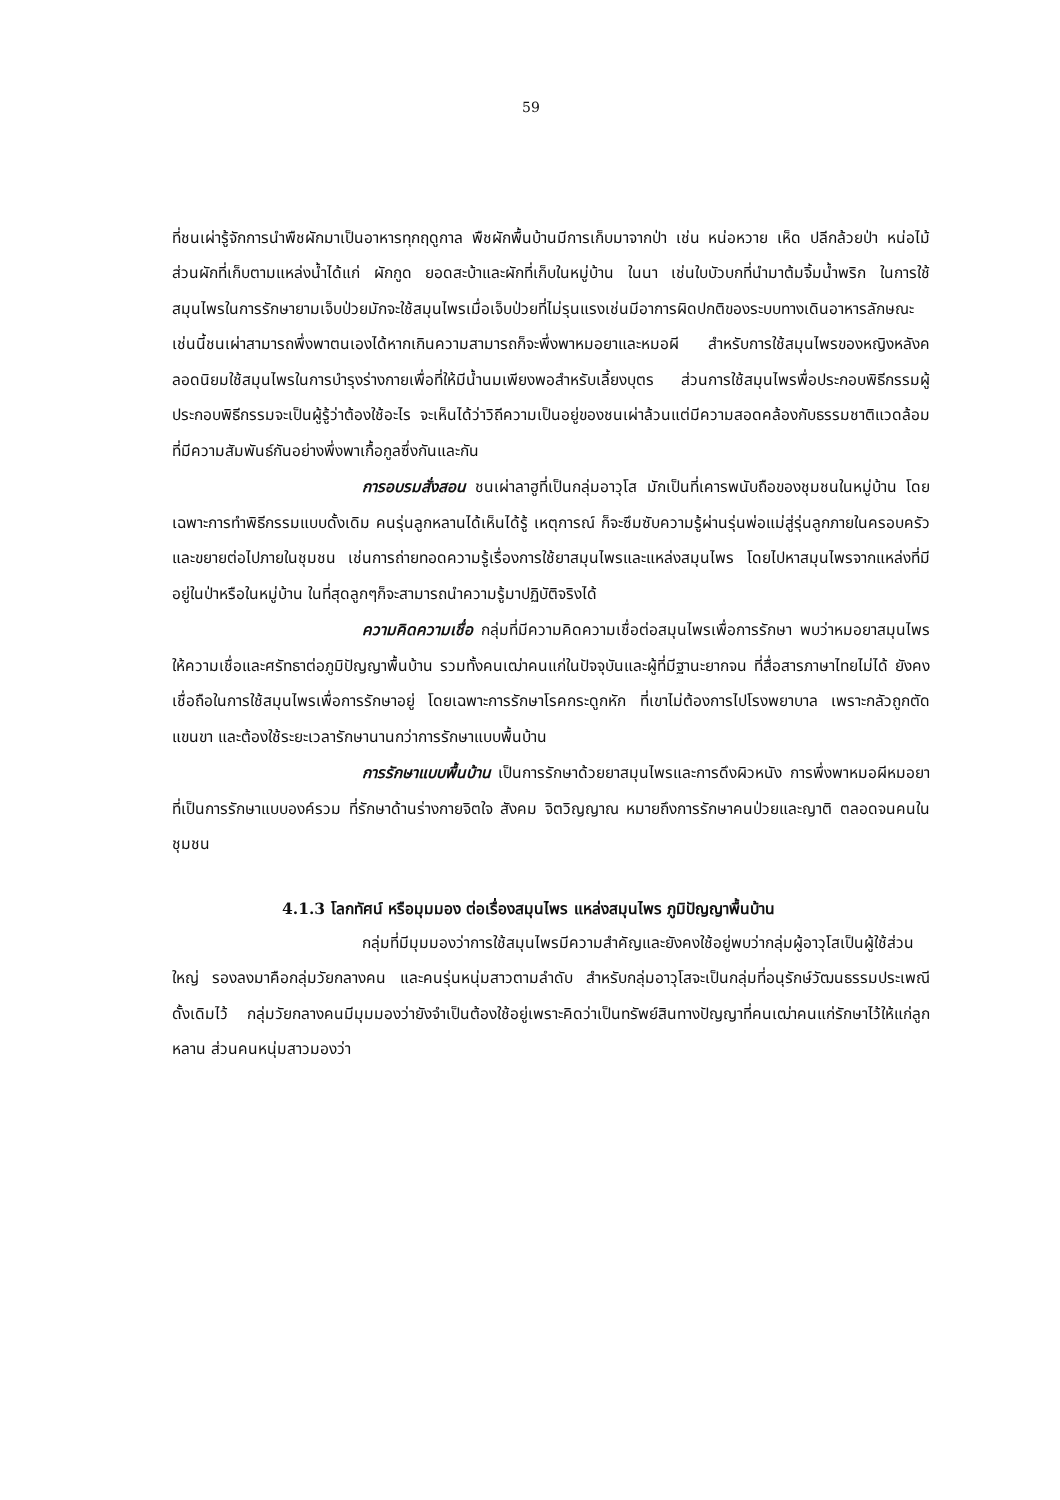59
ที่ชนเผ่ารู้จักการนำพืชผักมาเป็นอาหารทุกฤดูกาล พืชผักพื้นบ้านมีการเก็บมาจากป่า เช่น หน่อหวาย เห็ด ปลีกล้วยป่า หน่อไม้ ส่วนผักที่เก็บตามแหล่งน้ำได้แก่ ผักกูด ยอดสะบ้าและผักที่เก็บในหมู่บ้าน ในนา เช่นใบบัวบกที่นำมาต้มจิ้มน้ำพริก ในการใช้สมุนไพรในการรักษายามเจ็บป่วยมักจะใช้สมุนไพรเมื่อเจ็บป่วยที่ไม่รุนแรงเช่นมีอาการผิดปกติของระบบทางเดินอาหารลักษณะเช่นนี้ชนเผ่าสามารถพึ่งพาตนเองได้หากเกินความสามารถก็จะพึ่งพาหมอยาและหมอผี สำหรับการใช้สมุนไพรของหญิงหลังคลอดนิยมใช้สมุนไพรในการบำรุงร่างกายเพื่อที่ให้มีน้ำนมเพียงพอสำหรับเลี้ยงบุตร ส่วนการใช้สมุนไพรพื่อประกอบพิธีกรรมผู้ประกอบพิธีกรรมจะเป็นผู้รู้ว่าต้องใช้อะไร จะเห็นได้ว่าวิถีความเป็นอยู่ของชนเผ่าล้วนแต่มีความสอดคล้องกับธรรมชาติแวดล้อมที่มีความสัมพันธ์กันอย่างพึ่งพาเกื้อกูลซึ่งกันและกัน
การอบรมสั่งสอน ชนเผ่าลาฮูที่เป็นกลุ่มอาวุโส มักเป็นที่เคารพนับถือของชุมชนในหมู่บ้าน โดยเฉพาะการทำพิธีกรรมแบบดั้งเดิม คนรุ่นลูกหลานได้เห็นได้รู้ เหตุการณ์ ก็จะซึมซับความรู้ผ่านรุ่นพ่อแม่สู่รุ่นลูกภายในครอบครัวและขยายต่อไปภายในชุมชน เช่นการถ่ายทอดความรู้เรื่องการใช้ยาสมุนไพรและแหล่งสมุนไพร โดยไปหาสมุนไพรจากแหล่งที่มีอยู่ในป่าหรือในหมู่บ้าน ในที่สุดลูกๆก็จะสามารถนำความรู้มาปฏิบัติจริงได้
ความคิดความเชื่อ กลุ่มที่มีความคิดความเชื่อต่อสมุนไพรเพื่อการรักษา พบว่าหมอยาสมุนไพรให้ความเชื่อและศรัทธาต่อภูมิปัญญาพื้นบ้าน รวมทั้งคนเฒ่าคนแก่ในปัจจุบันและผู้ที่มีฐานะยากจน ที่สื่อสารภาษาไทยไม่ได้ ยังคงเชื่อถือในการใช้สมุนไพรเพื่อการรักษาอยู่ โดยเฉพาะการรักษาโรคกระดูกหัก ที่เขาไม่ต้องการไปโรงพยาบาล เพราะกลัวถูกตัดแขนขา และต้องใช้ระยะเวลารักษานานกว่าการรักษาแบบพื้นบ้าน
การรักษาแบบพื้นบ้าน เป็นการรักษาด้วยยาสมุนไพรและการดึงผิวหนัง การพึ่งพาหมอผีหมอยาที่เป็นการรักษาแบบองค์รวม ที่รักษาด้านร่างกายจิตใจ สังคม จิตวิญญาณ หมายถึงการรักษาคนป่วยและญาติ ตลอดจนคนในชุมชน
4.1.3 โลกทัศน์ หรือมุมมอง ต่อเรื่องสมุนไพร แหล่งสมุนไพร ภูมิปัญญาพื้นบ้าน
กลุ่มที่มีมุมมองว่าการใช้สมุนไพรมีความสำคัญและยังคงใช้อยู่พบว่ากลุ่มผู้อาวุโสเป็นผู้ใช้ส่วนใหญ่ รองลงมาคือกลุ่มวัยกลางคน และคนรุ่นหนุ่มสาวตามลำดับ สำหรับกลุ่มอาวุโสจะเป็นกลุ่มที่อนุรักษ์วัฒนธรรมประเพณีดั้งเดิมไว้ กลุ่มวัยกลางคนมีมุมมองว่ายังจำเป็นต้องใช้อยู่เพราะคิดว่าเป็นทรัพย์สินทางปัญญาที่คนเฒ่าคนแก่รักษาไว้ให้แก่ลูกหลาน ส่วนคนหนุ่มสาวมองว่า